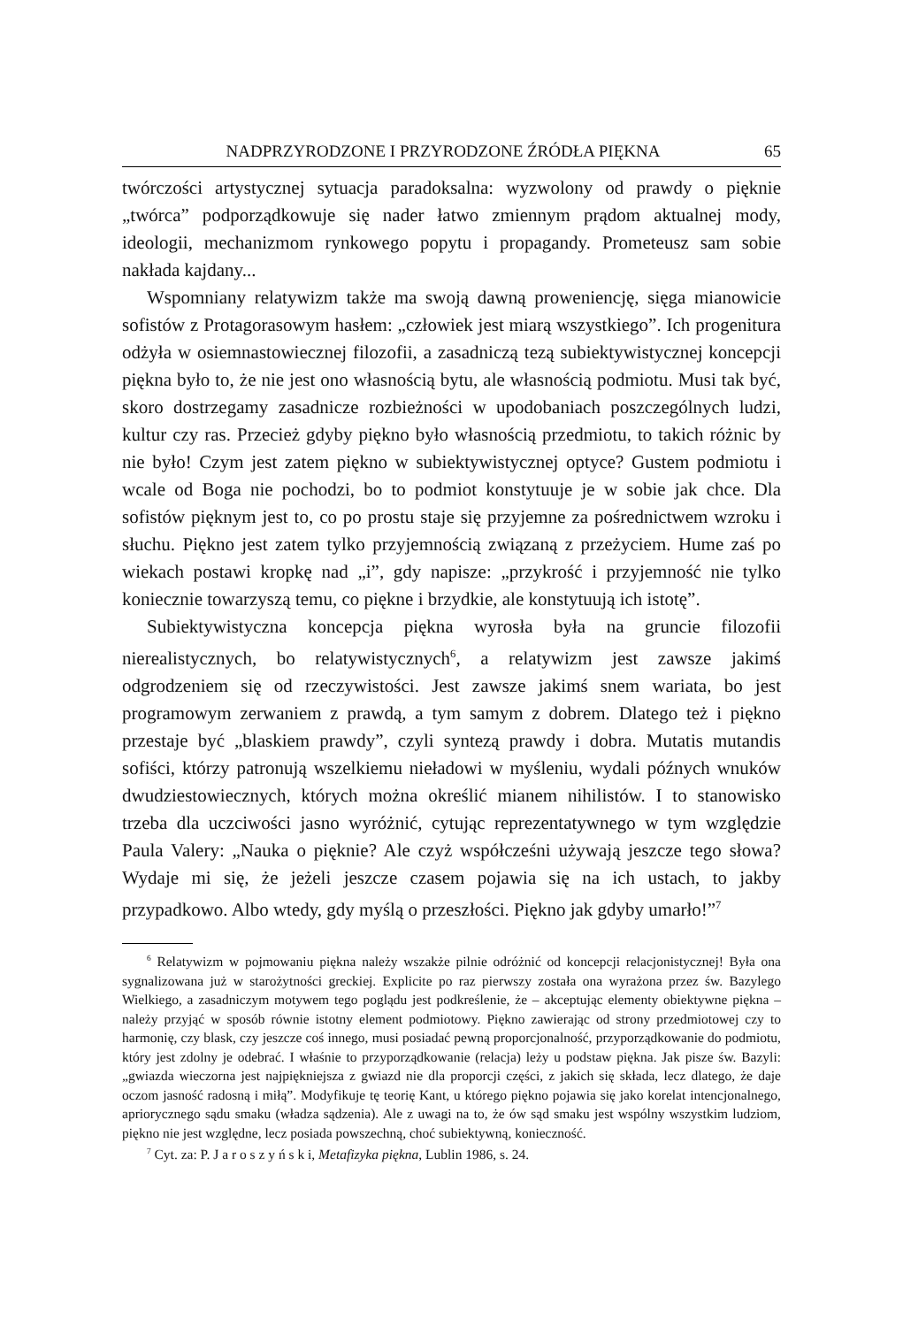NADPRZYRODZONE I PRZYRODZONE ŹRÓDŁA PIĘKNA 65
twórczości artystycznej sytuacja paradoksalna: wyzwolony od prawdy o pięknie „twórca” podporządkowuje się nader łatwo zmiennym prądom aktualnej mody, ideologii, mechanizmom rynkowego popytu i propagandy. Prometeusz sam sobie nakłada kajdany...
Wspomniany relatywizm także ma swoją dawną proweniencję, sięga mianowicie sofistów z Protagorasowym hasłem: „człowiek jest miarą wszystkiego”. Ich progenitura odżyła w osiemnastowiecznej filozofii, a zasadniczą tezą subiektywistycznej koncepcji piękna było to, że nie jest ono własnością bytu, ale własnością podmiotu. Musi tak być, skoro dostrzegamy zasadnicze rozbieżności w upodobaniach poszczególnych ludzi, kultur czy ras. Przecież gdyby piękno było własnością przedmiotu, to takich różnic by nie było! Czym jest zatem piękno w subiektywistycznej optyce? Gustem podmiotu i wcale od Boga nie pochodzi, bo to podmiot konstytuuje je w sobie jak chce. Dla sofistów pięknym jest to, co po prostu staje się przyjemne za pośrednictwem wzroku i słuchu. Piękno jest zatem tylko przyjemnością związaną z przeżyciem. Hume zaś po wiekach postawi kropkę nad „i”, gdy napisze: „przykrość i przyjemność nie tylko koniecznie towarzyszą temu, co piękne i brzydkie, ale konstytuują ich istotę”.
Subiektywistyczna koncepcja piękna wyrosła była na gruncie filozofii nierealistycznych, bo relatywistycznych<sup>6</sup>, a relatywizm jest zawsze jakimś odgrodzeniem się od rzeczywistości. Jest zawsze jakimś snem wariata, bo jest programowym zerwaniem z prawdą, a tym samym z dobrem. Dlatego też i piękno przestaje być „blaskiem prawdy”, czyli syntezą prawdy i dobra. Mutatis mutandis sofiści, którzy patronują wszelkiemu nieładowi w myśleniu, wydali późnych wnuków dwudziestowiecznych, których można określić mianem nihilistów. I to stanowisko trzeba dla uczciwości jasno wyróżnić, cytując reprezentatywnego w tym względzie Paula Valery: „Nauka o pięknie? Ale czyż współcześni używają jeszcze tego słowa? Wydaje mi się, że jeżeli jeszcze czasem pojawia się na ich ustach, to jakby przypadkowo. Albo wtedy, gdy myślą o przeszłości. Piękno jak gdyby umarło!”<sup>7</sup>
<sup>6</sup> Relatywizm w pojmowaniu piękna należy wszakże pilnie odróżnić od koncepcji relacjonistycznej! Była ona sygnalizowana już w starożytności greckiej. Explicite po raz pierwszy została ona wyrażona przez św. Bazylego Wielkiego, a zasadniczym motywem tego poglądu jest podkreślenie, że – akceptując elementy obiektywne piękna – należy przyjąć w sposób równie istotny element podmiotowy. Piękno zawierając od strony przedmiotowej czy to harmonię, czy blask, czy jeszcze coś innego, musi posiadać pewną proporcjonalność, przyporządkowanie do podmiotu, który jest zdolny je odebrać. I właśnie to przyporządkowanie (relacja) leży u podstaw piękna. Jak pisze św. Bazyli: „gwiazda wieczorna jest najpiękniejsza z gwiazd nie dla proporcji części, z jakich się składa, lecz dlatego, że daje oczom jasność radosną i miłą”. Modyfikuje tę teorię Kant, u którego piękno pojawia się jako korelat intencjonalnego, apriorycznego sądu smaku (władza sądzenia). Ale z uwagi na to, że ów sąd smaku jest wspólny wszystkim ludziom, piękno nie jest względne, lecz posiada powszechną, choć subiektywną, konieczność.
<sup>7</sup> Cyt. za: P. J a r o s z y ń s k i, Metafizyka piękna, Lublin 1986, s. 24.